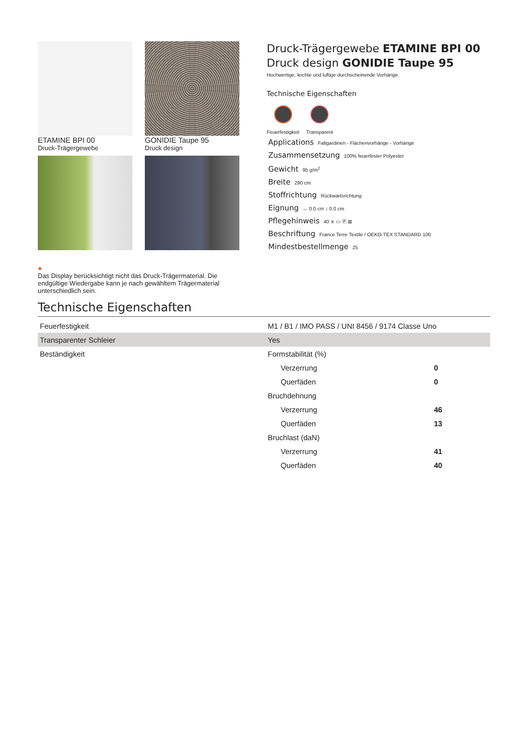ETAMINE BPI 00
Druck-Trägergewebe
GONIDIE Taupe 95
Druck design
Druck-Trägergewebe ETAMINE BPI 00
Druck design GONIDIE Taupe 95
Hochwertige, leichte und luftige durchscheinende Vorhänge.
Technische Eigenschaften
Feuerfestigkeit Transparent
Applications Faltgardinen - Flächenvorhänge - Vorhänge
Zusammensetzung 100% feuerfester Polyester
Gewicht 95 g/m<sup>2</sup>
Breite 290 cm
Stoffrichtung Rückwärtsrichtung
Eignung ↔ 0.0 cm ↕ 0.0 cm
Pflegehinweis 40 ⨯ ▭ Ⓟ ⊠
Beschriftung France Terre Textile / OEKO-TEX STANDARD 100
Mindestbestellmenge 25
●
Das Display berücksichtigt nicht das Druck-Trägermaterial. Die endgültige Wiedergabe kann je nach gewähltem Trägermaterial unterschiedlich sein.
Technische Eigenschaften
| Feuerfestigkeit | M1 / B1 / IMO PASS / UNI 8456 / 9174 Classe Uno | |
| Transparenter Schleier | Yes | |
| Beständigkeit | Formstabilität (%) | |
| | Verzerrung | 0 |
| | Querfäden | 0 |
| | Bruchdehnung | |
| | Verzerrung | 46 |
| | Querfäden | 13 |
| | Bruchlast (daN) | |
| | Verzerrung | 41 |
| | Querfäden | 40 |